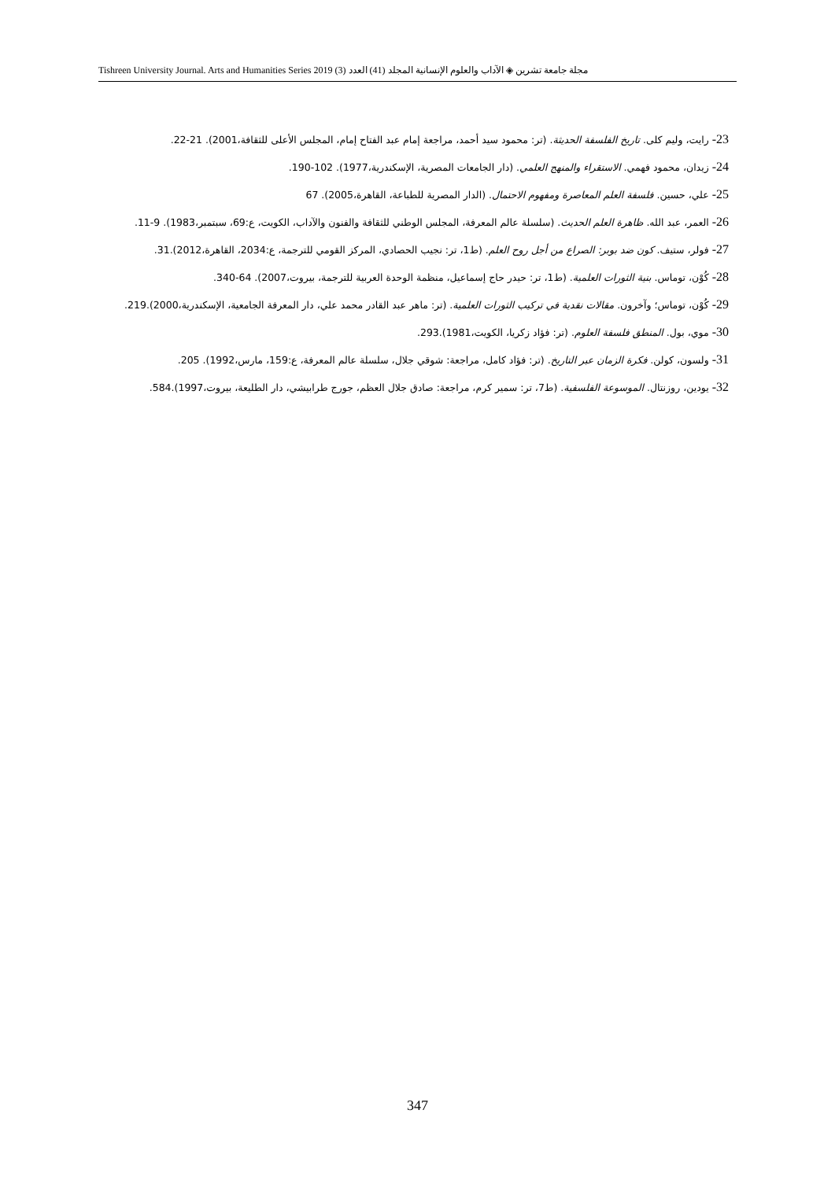مجلة جامعة تشرين ◈ الآداب والعلوم الإنسانية المجلد (41) العدد (3) Tishreen University Journal. Arts and Humanities Series 2019
23- رايت، وليم كلى. تاريخ الفلسفة الحديثة. (تر: محمود سيد أحمد، مراجعة إمام عبد الفتاح إمام، المجلس الأعلى للثقافة،2001). 21-22.
24- زيدان، محمود فهمي. الاستقراء والمنهج العلمي. (دار الجامعات المصرية، الإسكندرية،1977). 102-190.
25- علي، حسين. فلسفة العلم المعاصرة ومفهوم الاحتمال. (الدار المصرية للطباعة، القاهرة،2005). 67
26- العمر، عبد الله. ظاهرة العلم الحديث. (سلسلة عالم المعرفة، المجلس الوطني للثقافة والفنون والآداب، الكويت، ع:69، سبتمبر،1983). 9-11.
27- فولر، ستيف. كون ضد بوبر: الصراع من أجل روح العلم. (ط1، تر: نجيب الحصادي، المركز القومي للترجمة، ع:2034، القاهرة،2012).31.
28- كُوْن، توماس. بنية الثورات العلمية. (ط1، تر: حيدر حاج إسماعيل، منظمة الوحدة العربية للترجمة، بيروت،2007). 64-340.
29- كُوْن، توماس؛ وآخرون. مقالات نقدية في تركيب الثورات العلمية. (تر: ماهر عبد القادر محمد علي، دار المعرفة الجامعية، الإسكندرية،2000).219.
30- موي، بول. المنطق فلسفة العلوم. (تر: فؤاد زكريا، الكويت،1981).293.
31- ولسون، كولن. فكرة الزمان عبر التاريخ. (تر: فؤاد كامل، مراجعة: شوقي جلال، سلسلة عالم المعرفة، ع:159، مارس،1992). 205.
32- يودين، روزنتال. الموسوعة الفلسفية. (ط7، تر: سمير كرم، مراجعة: صادق جلال العظم، جورج طرابيشي، دار الطليعة، بيروت،1997).584.
347